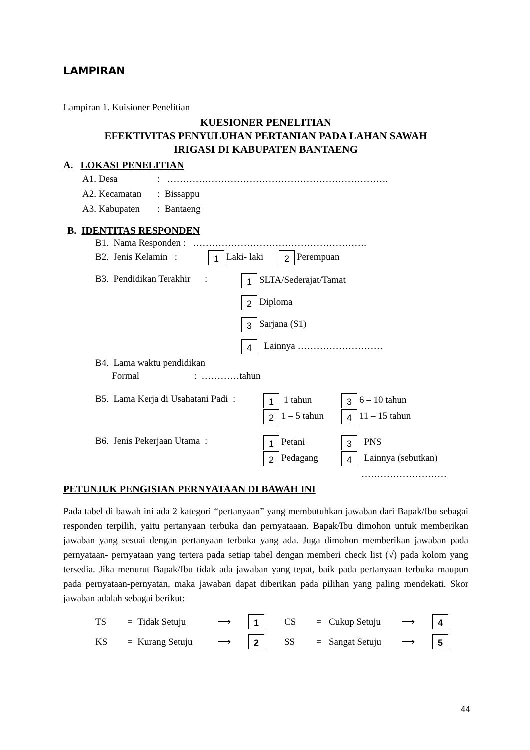LAMPIRAN
Lampiran 1. Kuisioner Penelitian
KUESIONER PENELITIAN
EFEKTIVITAS PENYULUHAN PERTANIAN PADA LAHAN SAWAH
IRIGASI DI KABUPATEN BANTAENG
A. LOKASI PENELITIAN
A1. Desa: …………………………………………………………….
A2. Kecamatan: Bissappu
A3. Kabupaten: Bantaeng
B. IDENTITAS RESPONDEN
B1. Nama Responden : ……………………………………………….
B2. Jenis Kelamin : 1 Laki- laki 2 Perempuan
B3. Pendidikan Terakhir :
1 SLTA/Sederajat/Tamat
2 Diploma
3 Sarjana (S1)
4 Lainnya ………………………
B4. Lama waktu pendidikan
Formal : …………tahun
B5. Lama Kerja di Usahatani Padi :
1 1 tahun 3 6 – 10 tahun
2 1 – 5 tahun 4 11 – 15 tahun
B6. Jenis Pekerjaan Utama :
1 Petani 3 PNS
2 Pedagang 4 Lainnya (sebutkan)
………………………
PETUNJUK PENGISIAN PERNYATAAN DI BAWAH INI
Pada tabel di bawah ini ada 2 kategori “pertanyaan” yang membutuhkan jawaban dari Bapak/Ibu sebagai responden terpilih, yaitu pertanyaan terbuka dan pernyataaan. Bapak/Ibu dimohon untuk memberikan jawaban yang sesuai dengan pertanyaan terbuka yang ada. Juga dimohon memberikan jawaban pada pernyataan- pernyataan yang tertera pada setiap tabel dengan memberi check list (√) pada kolom yang tersedia. Jika menurut Bapak/Ibu tidak ada jawaban yang tepat, baik pada pertanyaan terbuka maupun pada pernyataan-pernyatan, maka jawaban dapat diberikan pada pilihan yang paling mendekati. Skor jawaban adalah sebagai berikut:
TS = Tidak Setuju ⟶ 1 CS = Cukup Setuju ⟶ 4
KS = Kurang Setuju ⟶ 2 SS = Sangat Setuju ⟶ 5
44